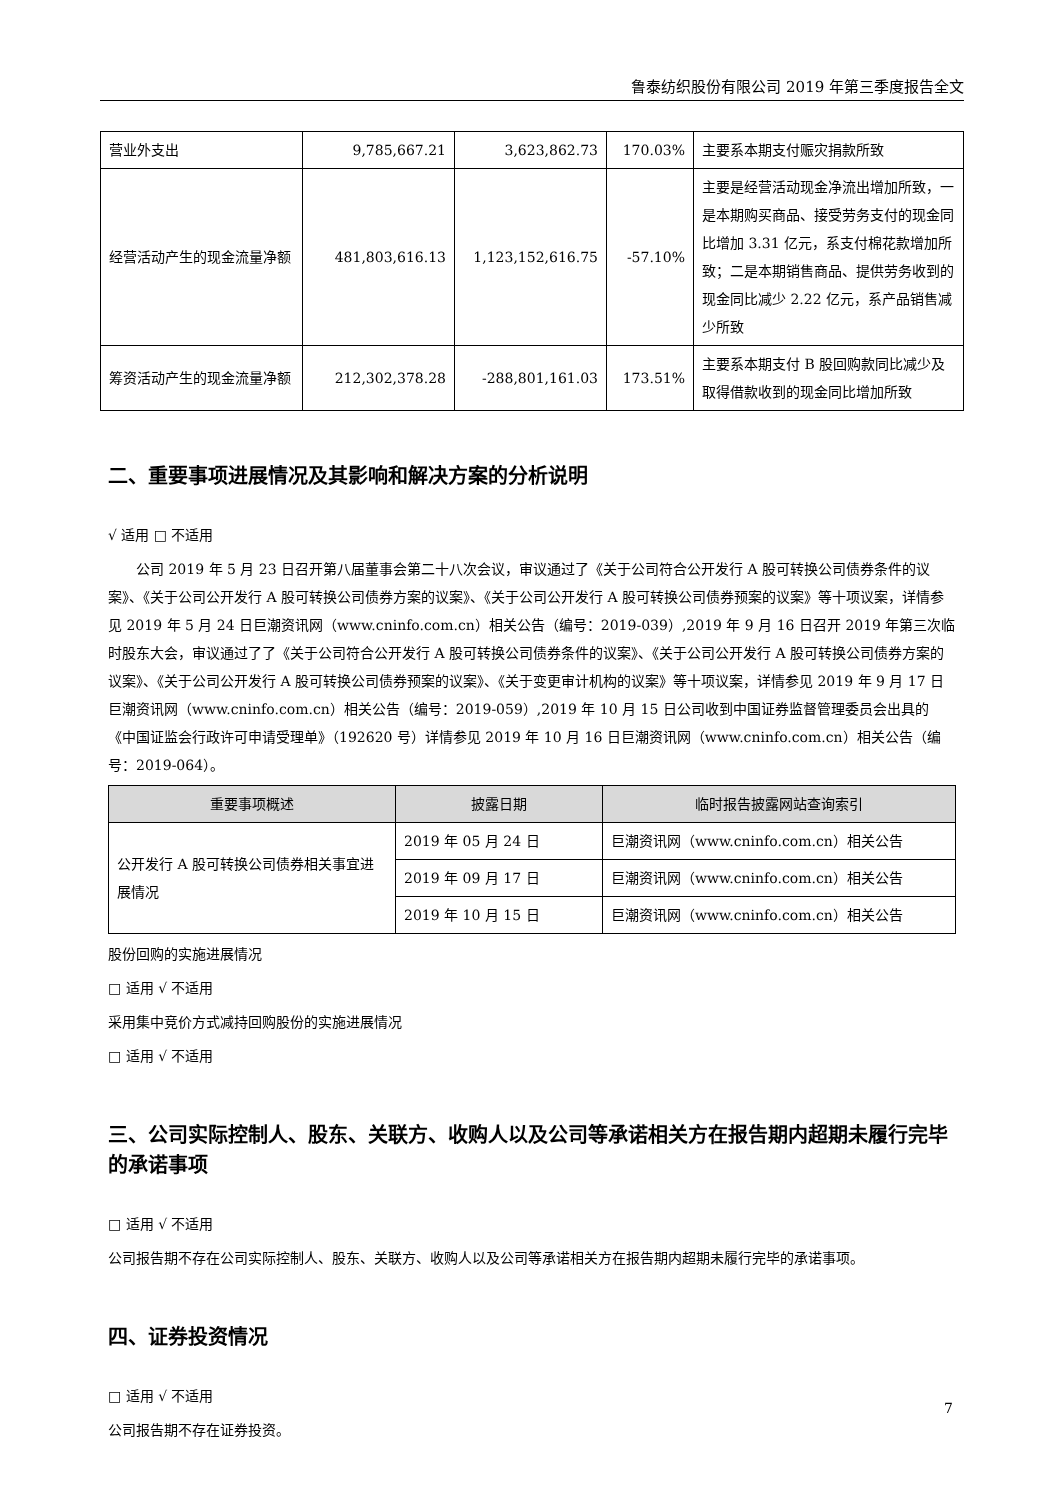鲁泰纺织股份有限公司 2019 年第三季度报告全文
| 营业外支出 | 9,785,667.21 | 3,623,862.73 | 170.03% | 主要系本期支付赈灾捐款所致 |
| 经营活动产生的现金流量净额 | 481,803,616.13 | 1,123,152,616.75 | -57.10% | 主要是经营活动现金净流出增加所致，一是本期购买商品、接受劳务支付的现金同比增加 3.31 亿元，系支付棉花款增加所致；二是本期销售商品、提供劳务收到的现金同比减少 2.22 亿元，系产品销售减少所致 |
| 筹资活动产生的现金流量净额 | 212,302,378.28 | -288,801,161.03 | 173.51% | 主要系本期支付 B 股回购款同比减少及取得借款收到的现金同比增加所致 |
二、重要事项进展情况及其影响和解决方案的分析说明
√ 适用 □ 不适用
公司 2019 年 5 月 23 日召开第八届董事会第二十八次会议，审议通过了《关于公司符合公开发行 A 股可转换公司债券条件的议案》、《关于公司公开发行 A 股可转换公司债券方案的议案》、《关于公司公开发行 A 股可转换公司债券预案的议案》等十项议案，详情参见 2019 年 5 月 24 日巨潮资讯网（www.cninfo.com.cn）相关公告（编号：2019-039）,2019 年 9 月 16 日召开 2019 年第三次临时股东大会，审议通过了了《关于公司符合公开发行 A 股可转换公司债券条件的议案》、《关于公司公开发行 A 股可转换公司债券方案的议案》、《关于公司公开发行 A 股可转换公司债券预案的议案》、《关于变更审计机构的议案》等十项议案，详情参见 2019 年 9 月 17 日巨潮资讯网（www.cninfo.com.cn）相关公告（编号：2019-059）,2019 年 10 月 15 日公司收到中国证券监督管理委员会出具的《中国证监会行政许可申请受理单》（192620 号）详情参见 2019 年 10 月 16 日巨潮资讯网（www.cninfo.com.cn）相关公告（编号：2019-064）。
| 重要事项概述 | 披露日期 | 临时报告披露网站查询索引 |
| --- | --- | --- |
| 公开发行 A 股可转换公司债券相关事宜进展情况 | 2019 年 05 月 24 日 | 巨潮资讯网（www.cninfo.com.cn）相关公告 |
| | 2019 年 09 月 17 日 | 巨潮资讯网（www.cninfo.com.cn）相关公告 |
| | 2019 年 10 月 15 日 | 巨潮资讯网（www.cninfo.com.cn）相关公告 |
股份回购的实施进展情况
□ 适用 √ 不适用
采用集中竞价方式减持回购股份的实施进展情况
□ 适用 √ 不适用
三、公司实际控制人、股东、关联方、收购人以及公司等承诺相关方在报告期内超期未履行完毕的承诺事项
□ 适用 √ 不适用
公司报告期不存在公司实际控制人、股东、关联方、收购人以及公司等承诺相关方在报告期内超期未履行完毕的承诺事项。
四、证券投资情况
□ 适用 √ 不适用
公司报告期不存在证券投资。
7